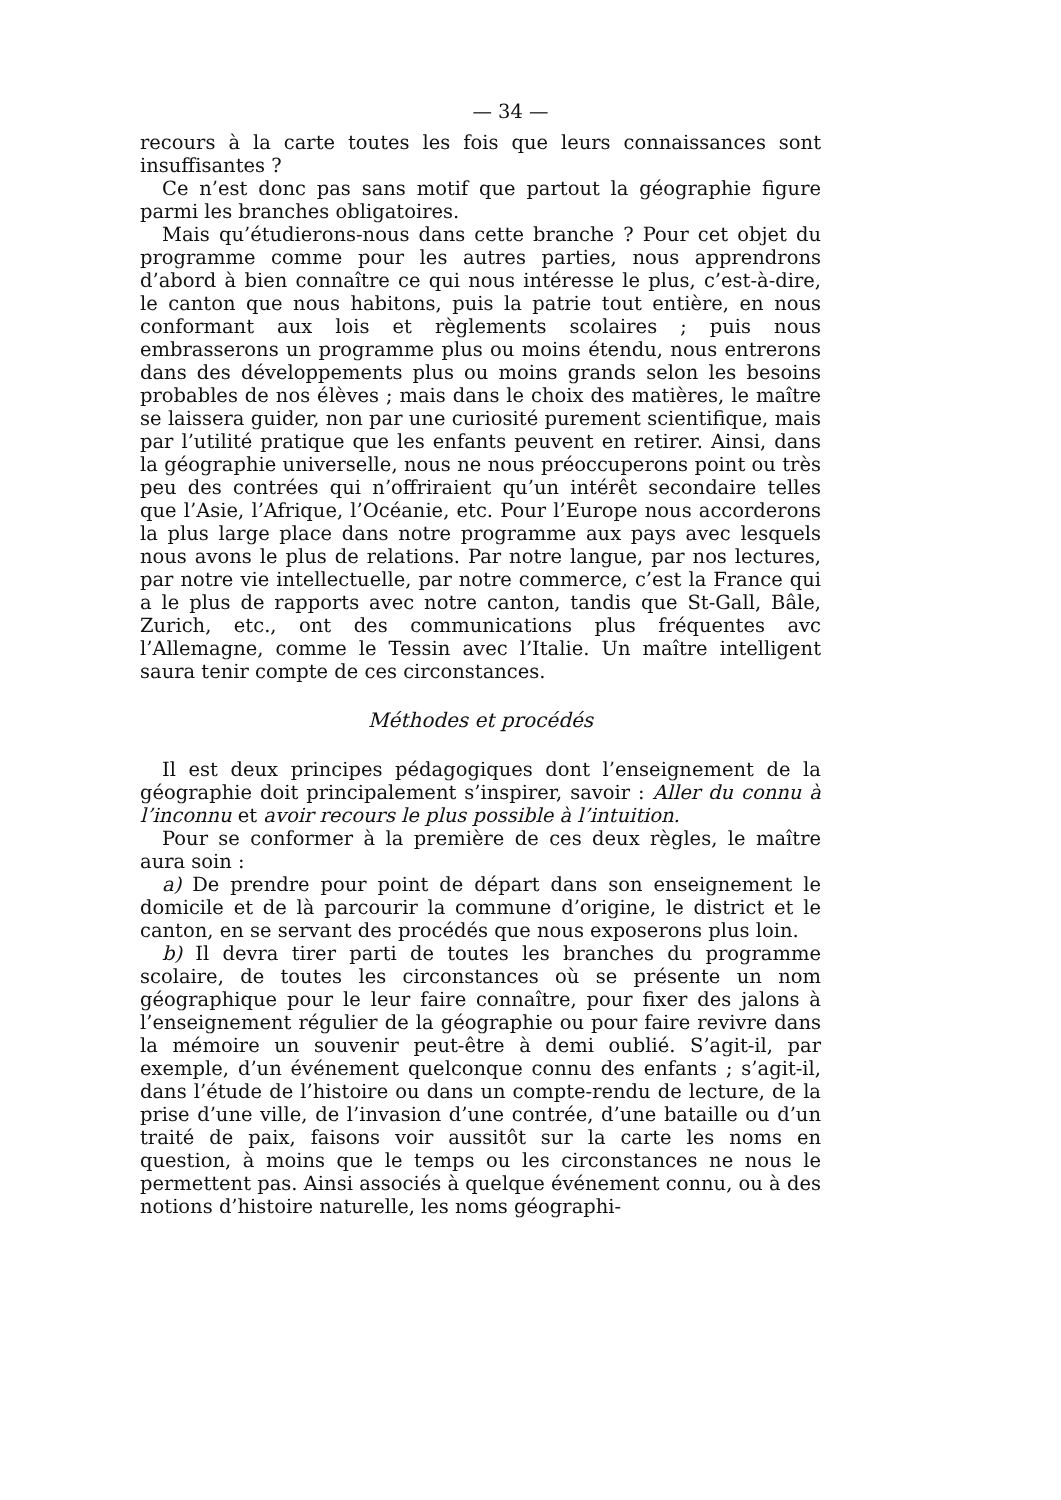— 34 —
recours à la carte toutes les fois que leurs connaissances sont insuffisantes ?
Ce n’est donc pas sans motif que partout la géographie figure parmi les branches obligatoires.
Mais qu’étudierons-nous dans cette branche ? Pour cet objet du programme comme pour les autres parties, nous apprendrons d’abord à bien connaître ce qui nous intéresse le plus, c’est-à-dire, le canton que nous habitons, puis la patrie tout entière, en nous conformant aux lois et règlements scolaires ; puis nous embrasserons un programme plus ou moins étendu, nous entrerons dans des développements plus ou moins grands selon les besoins probables de nos élèves ; mais dans le choix des matières, le maître se laissera guider, non par une curiosité purement scientifique, mais par l’utilité pratique que les enfants peuvent en retirer. Ainsi, dans la géographie universelle, nous ne nous préoccuperons point ou très peu des contrées qui n’offriraient qu’un intérêt secondaire telles que l’Asie, l’Afrique, l’Océanie, etc. Pour l’Europe nous accorderons la plus large place dans notre programme aux pays avec lesquels nous avons le plus de relations. Par notre langue, par nos lectures, par notre vie intellectuelle, par notre commerce, c’est la France qui a le plus de rapports avec notre canton, tandis que St-Gall, Bâle, Zurich, etc., ont des communications plus fréquentes avc l’Allemagne, comme le Tessin avec l’Italie. Un maître intelligent saura tenir compte de ces circonstances.
Méthodes et procédés
Il est deux principes pédagogiques dont l’enseignement de la géographie doit principalement s’inspirer, savoir : Aller du connu à l’inconnu et avoir recours le plus possible à l’intuition.
Pour se conformer à la première de ces deux règles, le maître aura soin :
a) De prendre pour point de départ dans son enseignement le domicile et de là parcourir la commune d’origine, le district et le canton, en se servant des procédés que nous exposerons plus loin.
b) Il devra tirer parti de toutes les branches du programme scolaire, de toutes les circonstances où se présente un nom géographique pour le leur faire connaître, pour fixer des jalons à l’enseignement régulier de la géographie ou pour faire revivre dans la mémoire un souvenir peut-être à demi oublié. S’agit-il, par exemple, d’un événement quelconque connu des enfants ; s’agit-il, dans l’étude de l’histoire ou dans un compte-rendu de lecture, de la prise d’une ville, de l’invasion d’une contrée, d’une bataille ou d’un traité de paix, faisons voir aussitôt sur la carte les noms en question, à moins que le temps ou les circonstances ne nous le permettent pas. Ainsi associés à quelque événement connu, ou à des notions d’histoire naturelle, les noms géographi-